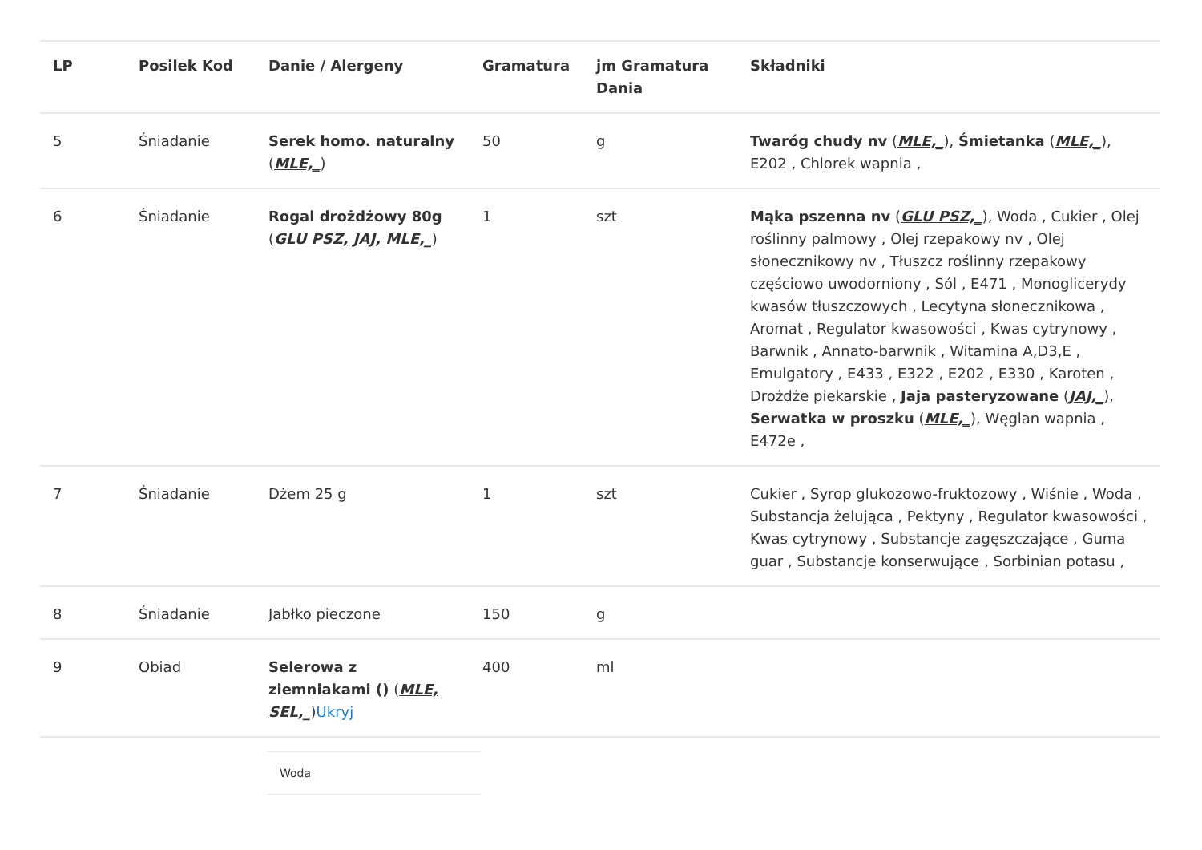| LP | Posilek Kod | Danie / Alergeny | Gramatura | jm Gramatura Dania | Składniki |
| --- | --- | --- | --- | --- | --- |
| 5 | Śniadanie | Serek homo. naturalny ( MLE,_ ) | 50 | g | Twaróg chudy nv ( MLE,_ ), Śmietanka ( MLE,_ ), E202 , Chlorek wapnia , |
| 6 | Śniadanie | Rogal drożdżowy 80g ( GLU PSZ, JAJ, MLE,_ ) | 1 | szt | Mąka pszenna nv ( GLU PSZ,_ ), Woda , Cukier , Olej roślinny palmowy , Olej rzepakowy nv , Olej słonecznikowy nv , Tłuszcz roślinny rzepakowy częściowo uwodorniony , Sól , E471 , Monoglicerydy kwasów tłuszczowych , Lecytyna słonecznikowa , Aromat , Regulator kwasowości , Kwas cytrynowy , Barwnik , Annato-barwnik , Witamina A,D3,E , Emulgatory , E433 , E322 , E202 , E330 , Karoten , Drożdże piekarskie , Jaja pasteryzowane ( JAJ,_ ), Serwatka w proszku ( MLE,_ ), Węglan wapnia , E472e , |
| 7 | Śniadanie | Dżem 25 g | 1 | szt | Cukier , Syrop glukozowo-fruktozowy , Wiśnie , Woda , Substancja żelująca , Pektyny , Regulator kwasowości , Kwas cytrynowy , Substancje zagęszczające , Guma guar , Substancje konserwujące , Sorbinian potasu , |
| 8 | Śniadanie | Jabłko pieczone | 150 | g | |
| 9 | Obiad | Selerowa z ziemniakami () ( MLE, SEL,_ ) Ukryj | 400 | ml | |
Woda